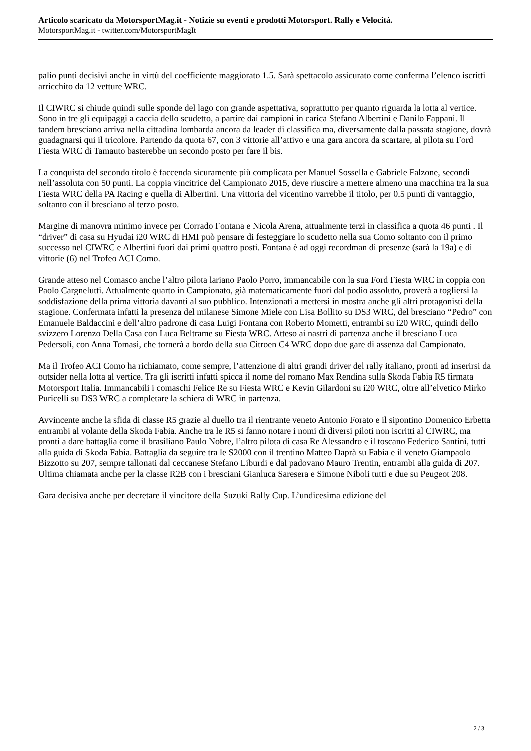Articolo scaricato da MotorsportMag.it - Notizie su eventi e prodotti Motorsport. Rally e Velocità.
MotorsportMag.it - twitter.com/MotorsportMagIt
palio punti decisivi anche in virtù del coefficiente maggiorato 1.5. Sarà spettacolo assicurato come conferma l’elenco iscritti arricchito da 12 vetture WRC.
Il CIWRC si chiude quindi sulle sponde del lago con grande aspettativa, soprattutto per quanto riguarda la lotta al vertice. Sono in tre gli equipaggi a caccia dello scudetto, a partire dai campioni in carica Stefano Albertini e Danilo Fappani. Il tandem bresciano arriva nella cittadina lombarda ancora da leader di classifica ma, diversamente dalla passata stagione, dovrà guadagnarsi qui il tricolore. Partendo da quota 67, con 3 vittorie all’attivo e una gara ancora da scartare, al pilota su Ford Fiesta WRC di Tamauto basterebbe un secondo posto per fare il bis.
La conquista del secondo titolo è faccenda sicuramente più complicata per Manuel Sossella e Gabriele Falzone, secondi nell’assoluta con 50 punti. La coppia vincitrice del Campionato 2015, deve riuscire a mettere almeno una macchina tra la sua Fiesta WRC della PA Racing e quella di Albertini. Una vittoria del vicentino varrebbe il titolo, per 0.5 punti di vantaggio, soltanto con il bresciano al terzo posto.
Margine di manovra minimo invece per Corrado Fontana e Nicola Arena, attualmente terzi in classifica a quota 46 punti . Il “driver” di casa su Hyudai i20 WRC di HMI può pensare di festeggiare lo scudetto nella sua Como soltanto con il primo successo nel CIWRC e Albertini fuori dai primi quattro posti. Fontana è ad oggi recordman di presenze (sarà la 19a) e di vittorie (6) nel Trofeo ACI Como.
Grande atteso nel Comasco anche l’altro pilota lariano Paolo Porro, immancabile con la sua Ford Fiesta WRC in coppia con Paolo Cargnelutti. Attualmente quarto in Campionato, già matematicamente fuori dal podio assoluto, proverà a togliersi la soddisfazione della prima vittoria davanti al suo pubblico. Intenzionati a mettersi in mostra anche gli altri protagonisti della stagione. Confermata infatti la presenza del milanese Simone Miele con Lisa Bollito su DS3 WRC, del bresciano “Pedro” con Emanuele Baldaccini e dell’altro padrone di casa Luigi Fontana con Roberto Mometti, entrambi su i20 WRC, quindi dello svizzero Lorenzo Della Casa con Luca Beltrame su Fiesta WRC. Atteso ai nastri di partenza anche il bresciano Luca Pedersoli, con Anna Tomasi, che tornerà a bordo della sua Citroen C4 WRC dopo due gare di assenza dal Campionato.
Ma il Trofeo ACI Como ha richiamato, come sempre, l’attenzione di altri grandi driver del rally italiano, pronti ad inserirsi da outsider nella lotta al vertice. Tra gli iscritti infatti spicca il nome del romano Max Rendina sulla Skoda Fabia R5 firmata Motorsport Italia. Immancabili i comaschi Felice Re su Fiesta WRC e Kevin Gilardoni su i20 WRC, oltre all’elvetico Mirko Puricelli su DS3 WRC a completare la schiera di WRC in partenza.
Avvincente anche la sfida di classe R5 grazie al duello tra il rientrante veneto Antonio Forato e il sipontino Domenico Erbetta entrambi al volante della Skoda Fabia. Anche tra le R5 si fanno notare i nomi di diversi piloti non iscritti al CIWRC, ma pronti a dare battaglia come il brasiliano Paulo Nobre, l’altro pilota di casa Re Alessandro e il toscano Federico Santini, tutti alla guida di Skoda Fabia. Battaglia da seguire tra le S2000 con il trentino Matteo Daprà su Fabia e il veneto Giampaolo Bizzotto su 207, sempre tallonati dal ceccanese Stefano Liburdi e dal padovano Mauro Trentin, entrambi alla guida di 207. Ultima chiamata anche per la classe R2B con i bresciani Gianluca Saresera e Simone Niboli tutti e due su Peugeot 208.
Gara decisiva anche per decretare il vincitore della Suzuki Rally Cup. L’undicesima edizione del
2 / 3